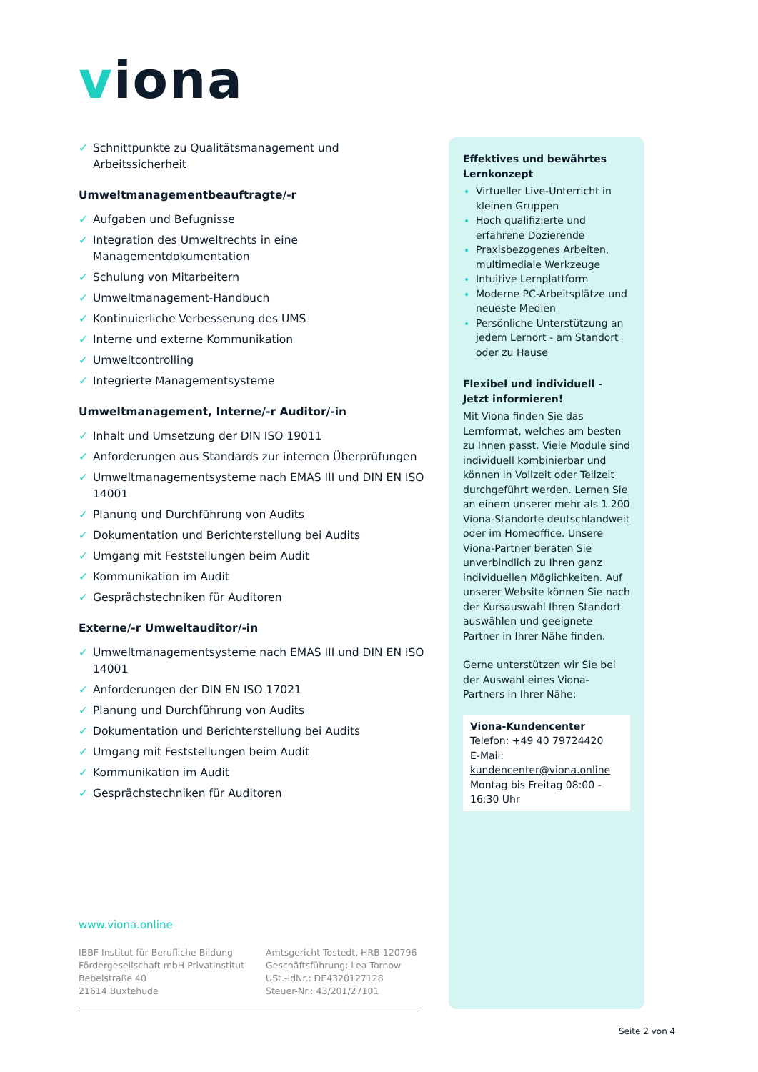viona
✓ Schnittpunkte zu Qualitätsmanagement und Arbeitssicherheit
Umweltmanagementbeauftragte/-r
✓ Aufgaben und Befugnisse
✓ Integration des Umweltrechts in eine Managementdokumentation
✓ Schulung von Mitarbeitern
✓ Umweltmanagement-Handbuch
✓ Kontinuierliche Verbesserung des UMS
✓ Interne und externe Kommunikation
✓ Umweltcontrolling
✓ Integrierte Managementsysteme
Umweltmanagement, Interne/-r Auditor/-in
✓ Inhalt und Umsetzung der DIN ISO 19011
✓ Anforderungen aus Standards zur internen Überprüfungen
✓ Umweltmanagementsysteme nach EMAS III und DIN EN ISO 14001
✓ Planung und Durchführung von Audits
✓ Dokumentation und Berichterstellung bei Audits
✓ Umgang mit Feststellungen beim Audit
✓ Kommunikation im Audit
✓ Gesprächstechniken für Auditoren
Externe/-r Umweltauditor/-in
✓ Umweltmanagementsysteme nach EMAS III und DIN EN ISO 14001
✓ Anforderungen der DIN EN ISO 17021
✓ Planung und Durchführung von Audits
✓ Dokumentation und Berichterstellung bei Audits
✓ Umgang mit Feststellungen beim Audit
✓ Kommunikation im Audit
✓ Gesprächstechniken für Auditoren
Effektives und bewährtes Lernkonzept
Virtueller Live-Unterricht in kleinen Gruppen
Hoch qualifizierte und erfahrene Dozierende
Praxisbezogenes Arbeiten, multimediale Werkzeuge
Intuitive Lernplattform
Moderne PC-Arbeitsplätze und neueste Medien
Persönliche Unterstützung an jedem Lernort - am Standort oder zu Hause
Flexibel und individuell - Jetzt informieren!
Mit Viona finden Sie das Lernformat, welches am besten zu Ihnen passt. Viele Module sind individuell kombinierbar und können in Vollzeit oder Teilzeit durchgeführt werden. Lernen Sie an einem unserer mehr als 1.200 Viona-Standorte deutschlandweit oder im Homeoffice. Unsere Viona-Partner beraten Sie unverbindlich zu Ihren ganz individuellen Möglichkeiten. Auf unserer Website können Sie nach der Kursauswahl Ihren Standort auswählen und geeignete Partner in Ihrer Nähe finden.
Gerne unterstützen wir Sie bei der Auswahl eines Viona-Partners in Ihrer Nähe:
Viona-Kundencenter
Telefon: +49 40 79724420
E-Mail: kundencenter@viona.online
Montag bis Freitag 08:00 - 16:30 Uhr
www.viona.online
IBBF Institut für Berufliche Bildung
Fördergesellschaft mbH Privatinstitut
Bebelstraße 40
21614 Buxtehude
Amtsgericht Tostedt, HRB 120796
Geschäftsführung: Lea Tornow
USt.-IdNr.: DE4320127128
Steuer-Nr.: 43/201/27101
Seite 2 von 4